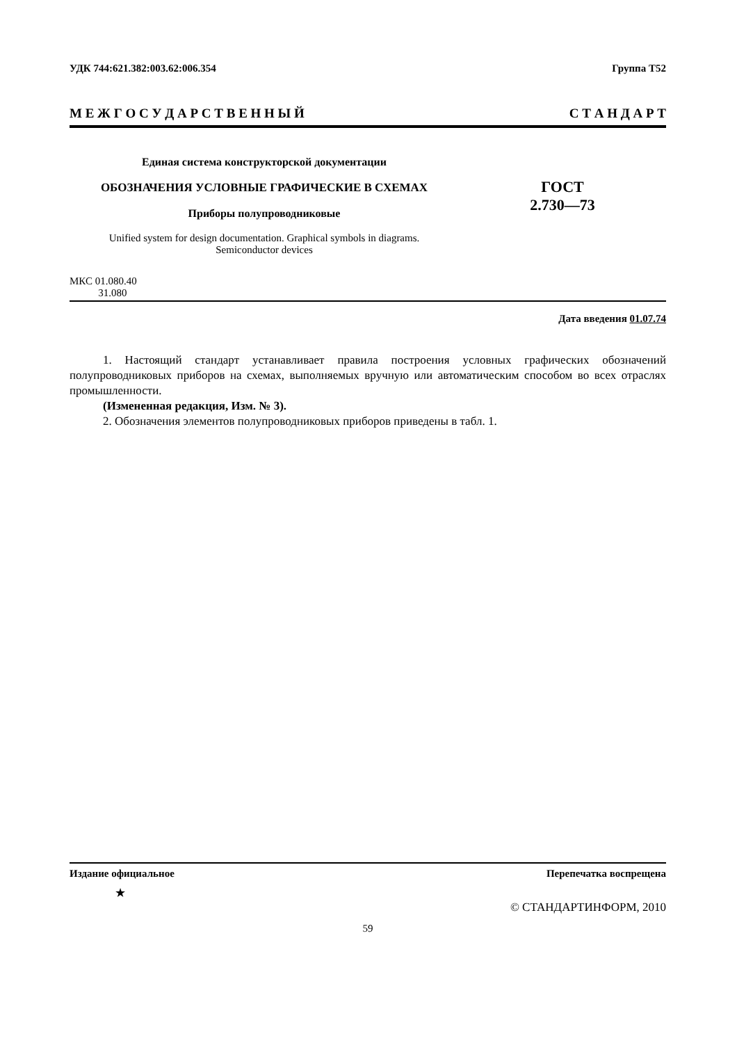УДК 744:621.382:003.62:006.354 Группа Т52
М Е Ж Г О С У Д А Р С Т В Е Н Н Ы Й С Т А Н Д А Р Т
Единая система конструкторской документации
ОБОЗНАЧЕНИЯ УСЛОВНЫЕ ГРАФИЧЕСКИЕ В СХЕМАХ
Приборы полупроводниковые
Unified system for design documentation. Graphical symbols in diagrams.
Semiconductor devices
ГОСТ
2.730—73
МКС 01.080.40
31.080
Дата введения 01.07.74
1. Настоящий стандарт устанавливает правила построения условных графических обозначений полупроводниковых приборов на схемах, выполняемых вручную или автоматическим способом во всех отраслях промышленности.
(Измененная редакция, Изм. № 3).
2. Обозначения элементов полупроводниковых приборов приведены в табл. 1.
Издание официальное Перепечатка воспрещена
★
© СТАНДАРТИНФОРМ, 2010
59